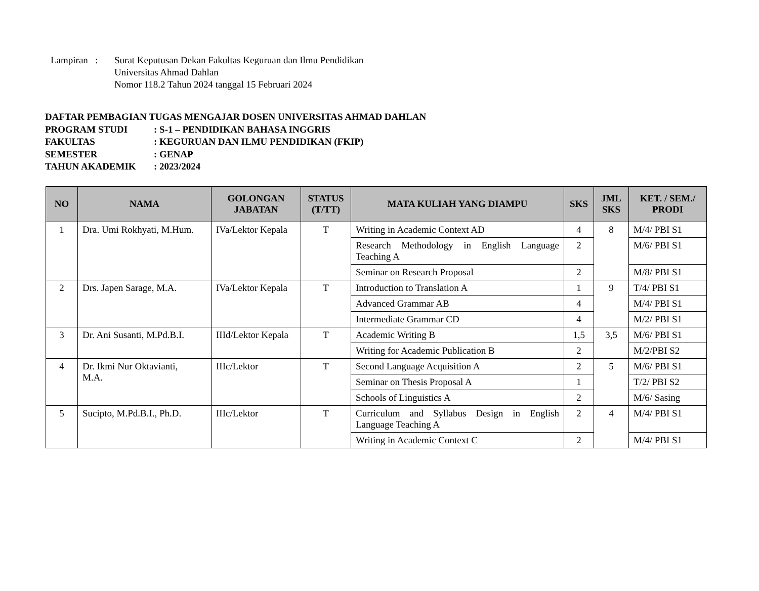Lampiran :
Surat Keputusan Dekan Fakultas Keguruan dan Ilmu Pendidikan
Universitas Ahmad Dahlan
Nomor 118.2 Tahun 2024 tanggal 15 Februari 2024
DAFTAR PEMBAGIAN TUGAS MENGAJAR DOSEN UNIVERSITAS AHMAD DAHLAN
PROGRAM STUDI: S-1 – PENDIDIKAN BAHASA INGGRIS
FAKULTAS: KEGURUAN DAN ILMU PENDIDIKAN (FKIP)
SEMESTER: GENAP
TAHUN AKADEMIK: 2023/2024
| NO | NAMA | GOLONGAN JABATAN | STATUS (T/TT) | MATA KULIAH YANG DIAMPU | SKS | JML SKS | KET. / SEM./ PRODI |
| --- | --- | --- | --- | --- | --- | --- | --- |
| 1 | Dra. Umi Rokhyati, M.Hum. | IVa/Lektor Kepala | T | Writing in Academic Context AD | 4 | 8 | M/4/ PBI S1 |
| | | | | Research Methodology in English Language Teaching A | 2 | | M/6/ PBI S1 |
| | | | | Seminar on Research Proposal | 2 | | M/8/ PBI S1 |
| 2 | Drs. Japen Sarage, M.A. | IVa/Lektor Kepala | T | Introduction to Translation A | 1 | 9 | T/4/ PBI S1 |
| | | | | Advanced Grammar AB | 4 | | M/4/ PBI S1 |
| | | | | Intermediate Grammar CD | 4 | | M/2/ PBI S1 |
| 3 | Dr. Ani Susanti, M.Pd.B.I. | IIId/Lektor Kepala | T | Academic Writing B | 1,5 | 3,5 | M/6/ PBI S1 |
| | | | | Writing for Academic Publication B | 2 | | M/2/PBI S2 |
| 4 | Dr. Ikmi Nur Oktavianti, M.A. | IIIc/Lektor | T | Second Language Acquisition A | 2 | 5 | M/6/ PBI S1 |
| | | | | Seminar on Thesis Proposal A | 1 | | T/2/ PBI S2 |
| | | | | Schools of Linguistics A | 2 | | M/6/ Sasing |
| 5 | Sucipto, M.Pd.B.I., Ph.D. | IIIc/Lektor | T | Curriculum and Syllabus Design in English Language Teaching A | 2 | 4 | M/4/ PBI S1 |
| | | | | Writing in Academic Context C | 2 | | M/4/ PBI S1 |